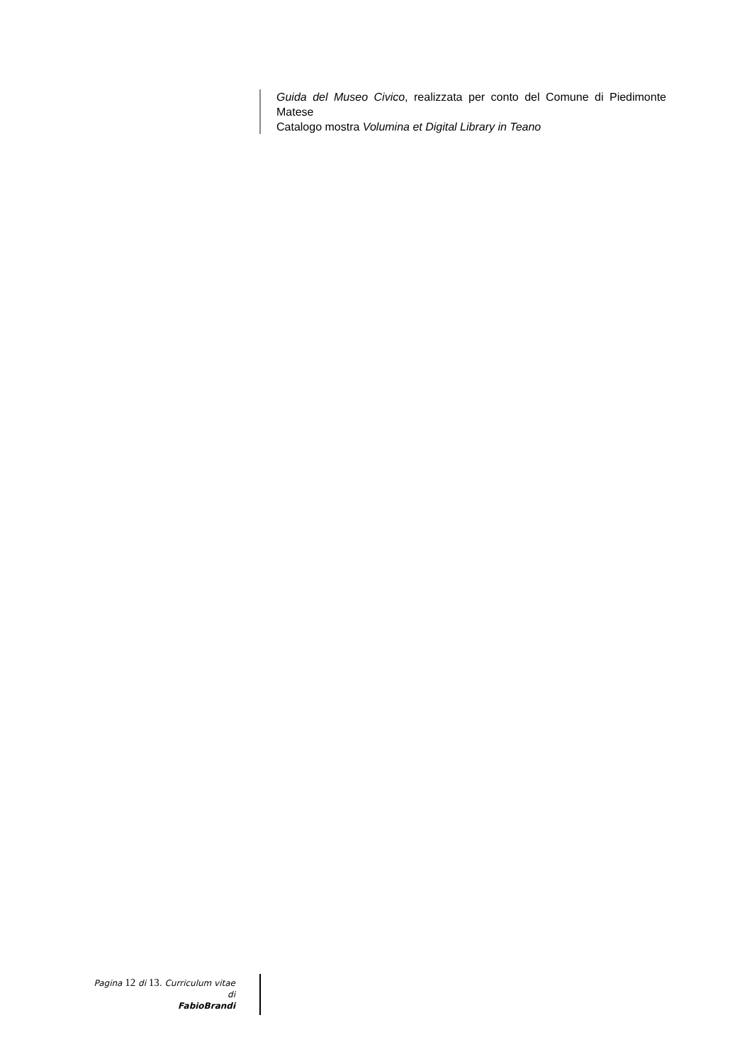Guida del Museo Civico, realizzata per conto del Comune di Piedimonte Matese
Catalogo mostra Volumina et Digital Library in Teano
Pagina 12 di 13. Curriculum vitae
di
FabioBrandi